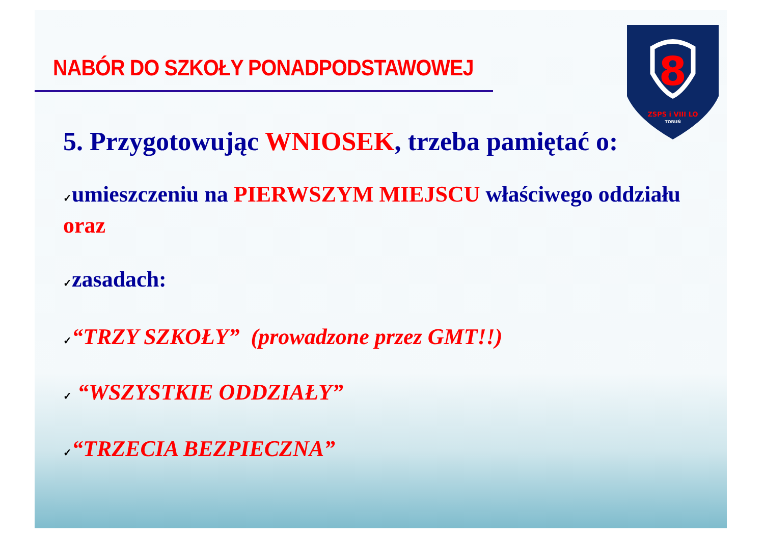8
ZSPS i VIII LO
TORUŃ
NABÓR DO SZKOŁY PONADPODSTAWOWEJ
5. Przygotowując WNIOSEK, trzeba pamiętać o:
✓umieszczeniu na PIERWSZYM MIEJSCU właściwego oddziału oraz
✓zasadach:
✓“TRZY SZKOŁY” (prowadzone przez GMT!!)
✓ “WSZYSTKIE ODDZIAŁY”
✓“TRZECIA BEZPIECZNA”